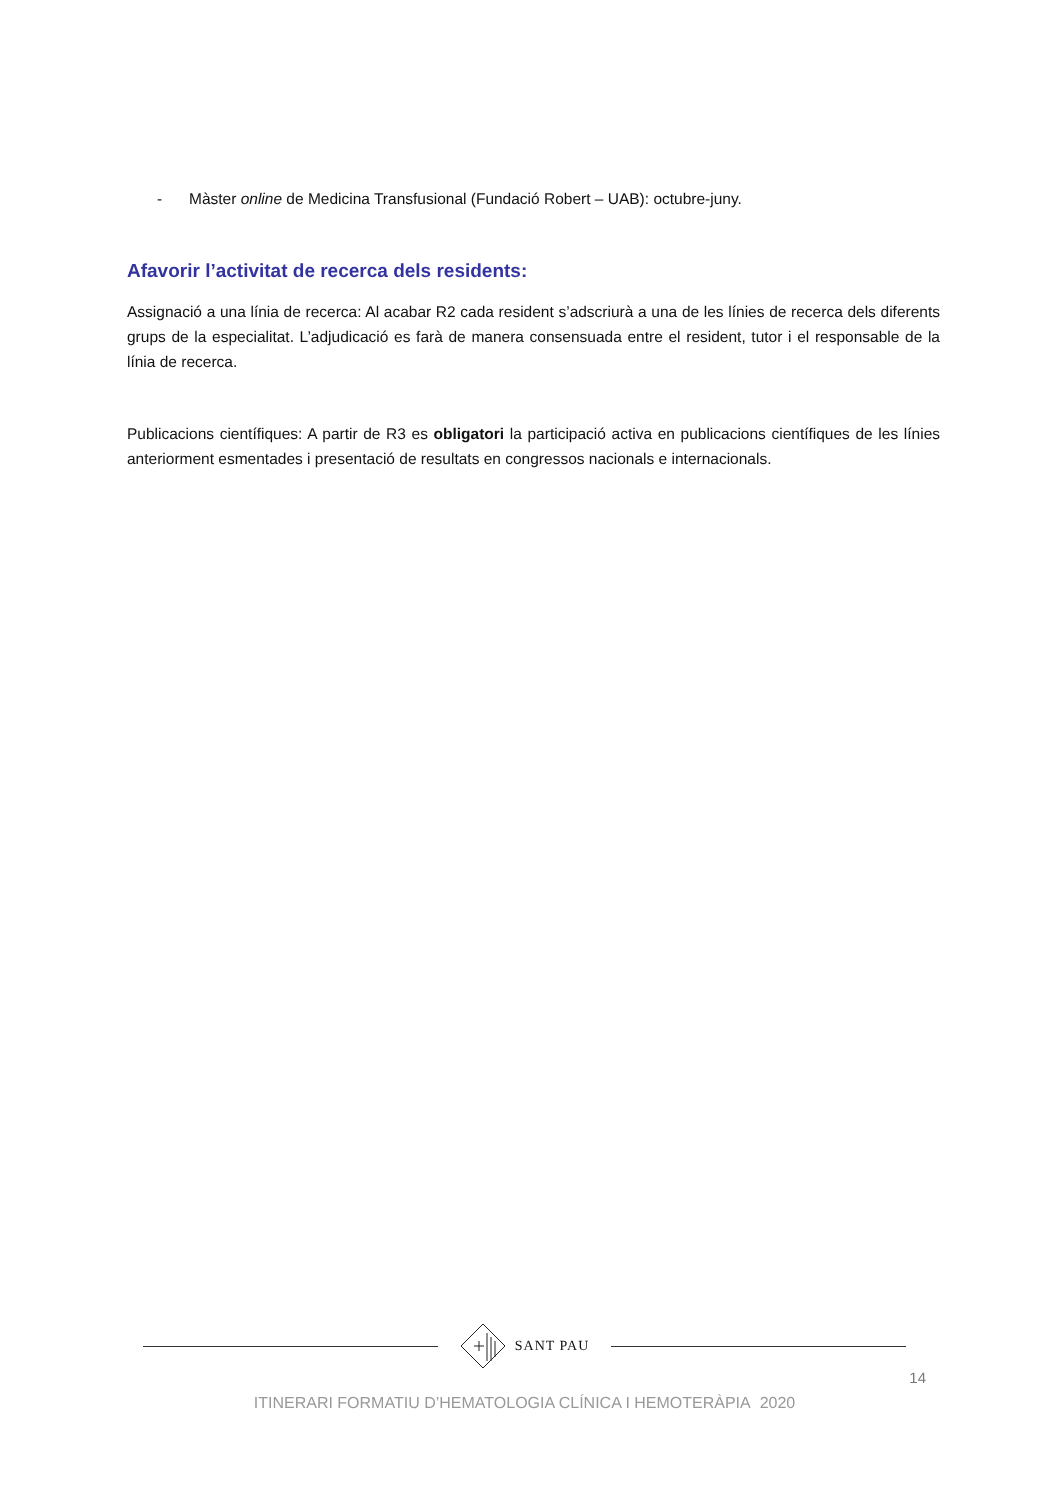- Màster online de Medicina Transfusional (Fundació Robert – UAB): octubre-juny.
Afavorir l’activitat de recerca dels residents:
Assignació a una línia de recerca: Al acabar R2 cada resident s’adscriurà a una de les línies de recerca dels diferents grups de la especialitat. L’adjudicació es farà de manera consensuada entre el resident, tutor i el responsable de la línia de recerca.
Publicacions científiques: A partir de R3 es obligatori la participació activa en publicacions científiques de les línies anteriorment esmentades i presentació de resultats en congressos nacionals e internacionals.
SANT PAU
14
ITINERARI FORMATIU D’HEMATOLOGIA CLÍNICA I HEMOTERÀPIA 2020